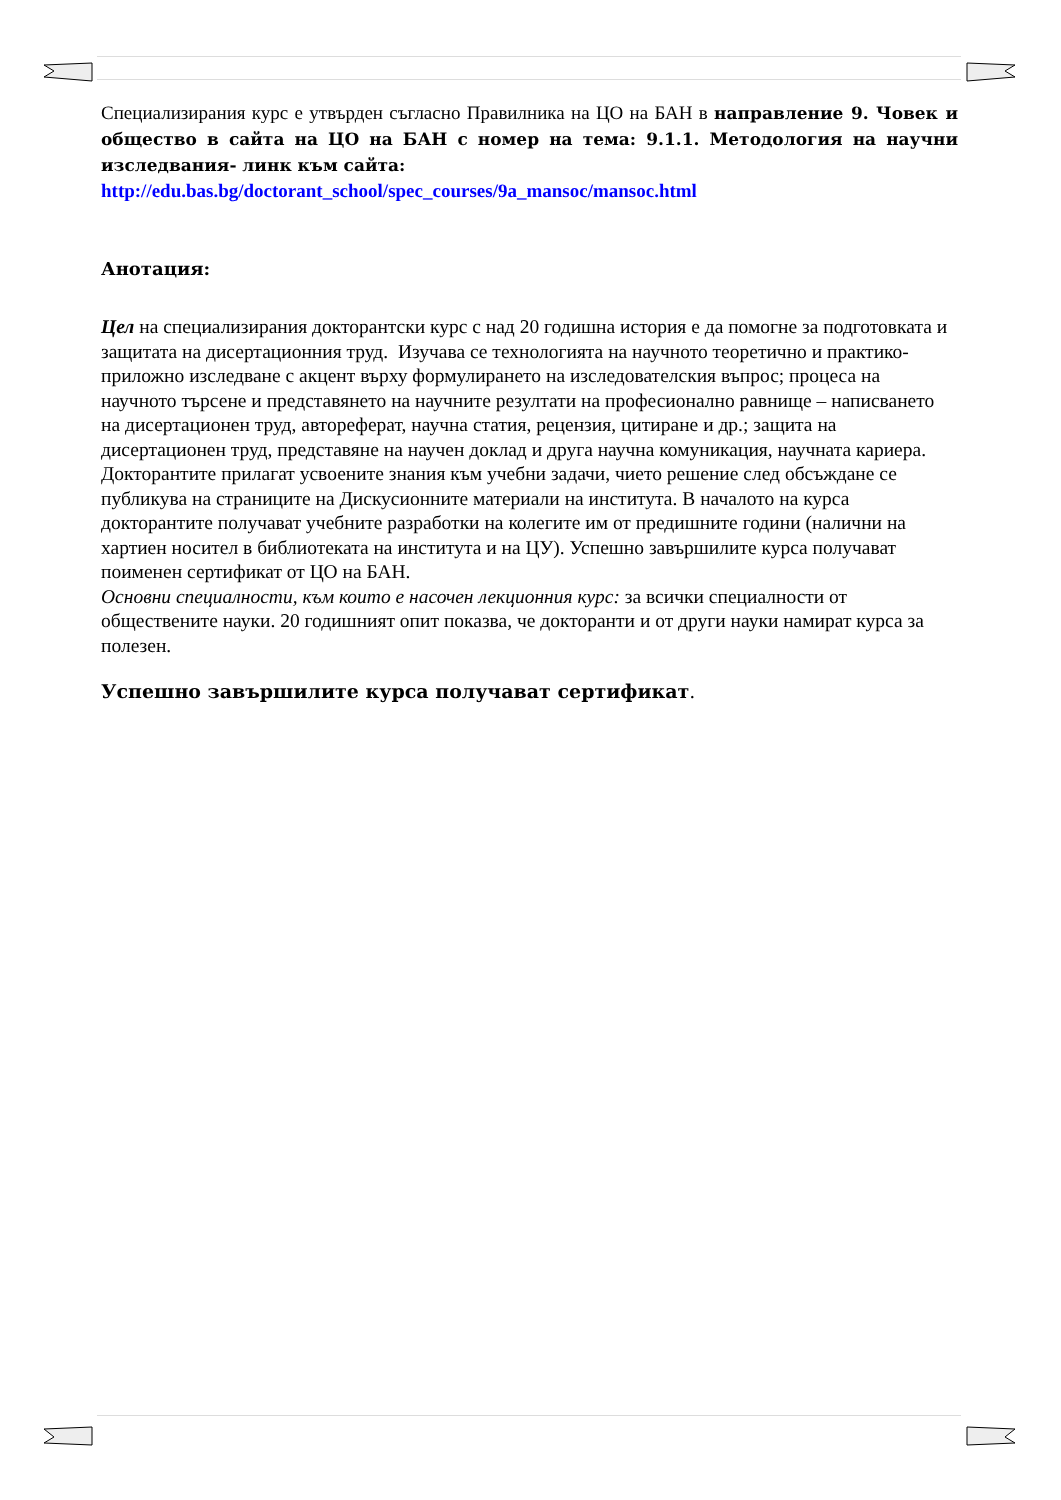Специализирания курс е утвърден съгласно Правилника на ЦО на БАН в направление 9. Човек и общество в сайта на ЦО на БАН с номер на тема: 9.1.1. Методология на научни изследвания- линк към сайта:
http://edu.bas.bg/doctorant_school/spec_courses/9a_mansoc/mansoc.html
Анотация:
Цел на специализирания докторантски курс с над 20 годишна история е да помогне за подготовката и защитата на дисертационния труд. Изучава се технологията на научното теоретично и практико-приложно изследване с акцент върху формулирането на изследователския въпрос; процеса на научното търсене и представянето на научните резултати на професионално равнище – написването на дисертационен труд, автореферат, научна статия, рецензия, цитиране и др.; защита на дисертационен труд, представяне на научен доклад и друга научна комуникация, научната кариера. Докторантите прилагат усвоените знания към учебни задачи, чието решение след обсъждане се публикува на страниците на Дискусионните материали на института. В началото на курса докторантите получават учебните разработки на колегите им от предишните години (налични на хартиен носител в библиотеката на института и на ЦУ). Успешно завършилите курса получават поименен сертификат от ЦО на БАН.
Основни специалности, към които е насочен лекционния курс: за всички специалности от обществените науки. 20 годишният опит показва, че докторанти и от други науки намират курса за полезен.
Успешно завършилите курса получават сертификат.